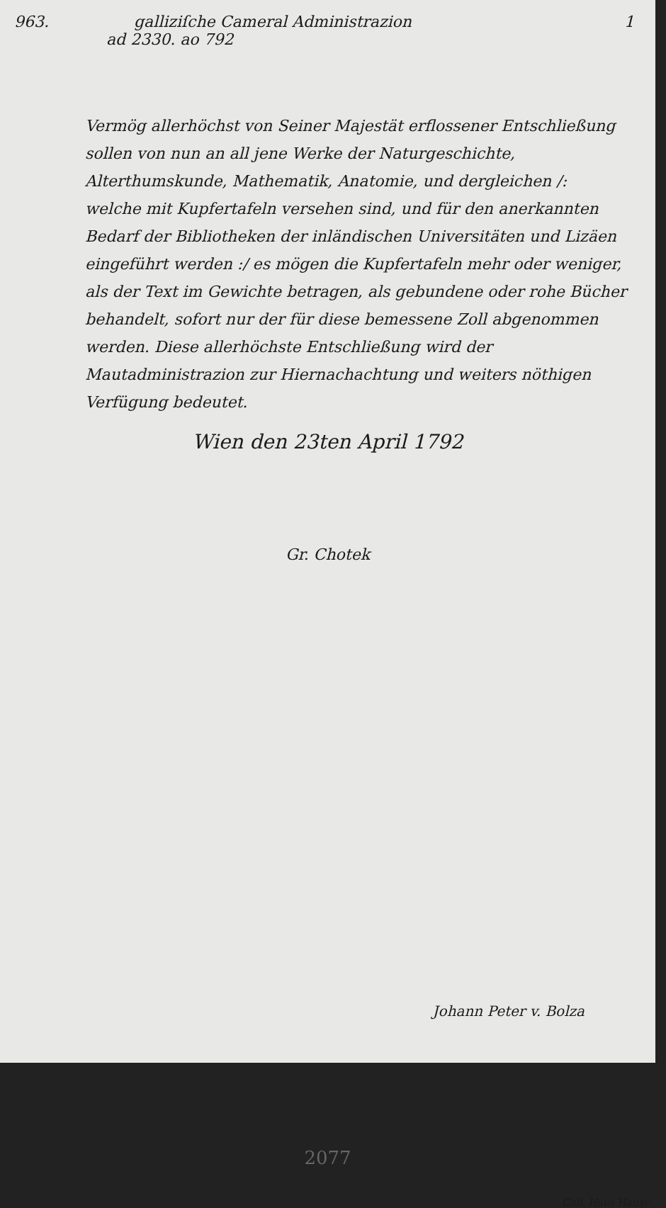963. galliziſche Cameral Administrazion 1
ad 2330. ao 792
Vermög allerhöchst von Seiner Majestät erflossener Entschließung sollen von nun an all jene Werke der Naturgeschichte, Alterthumskunde, Mathematik, Anatomie, und dergleichen /: welche mit Kupfertafeln versehen sind, und für den anerkannten Bedarf der Bibliotheken der inländischen Universitäten und Lizäen eingeführt werden :/ es mögen die Kupfertafeln mehr oder weniger, als der Text im Gewichte betragen, als gebundene oder rohe Bücher behandelt, sofort nur der für diese bemessene Zoll abgenommen werden. Diese allerhöchste Entschließung wird der Mautadministrazion zur Hiernachachtung und weiters nöthigen Verfügung bedeutet.
Wien den 23ten April 1792
Gr. Chotek
Johann Peter v. Bolza
2077
Coll. Haus Hausr